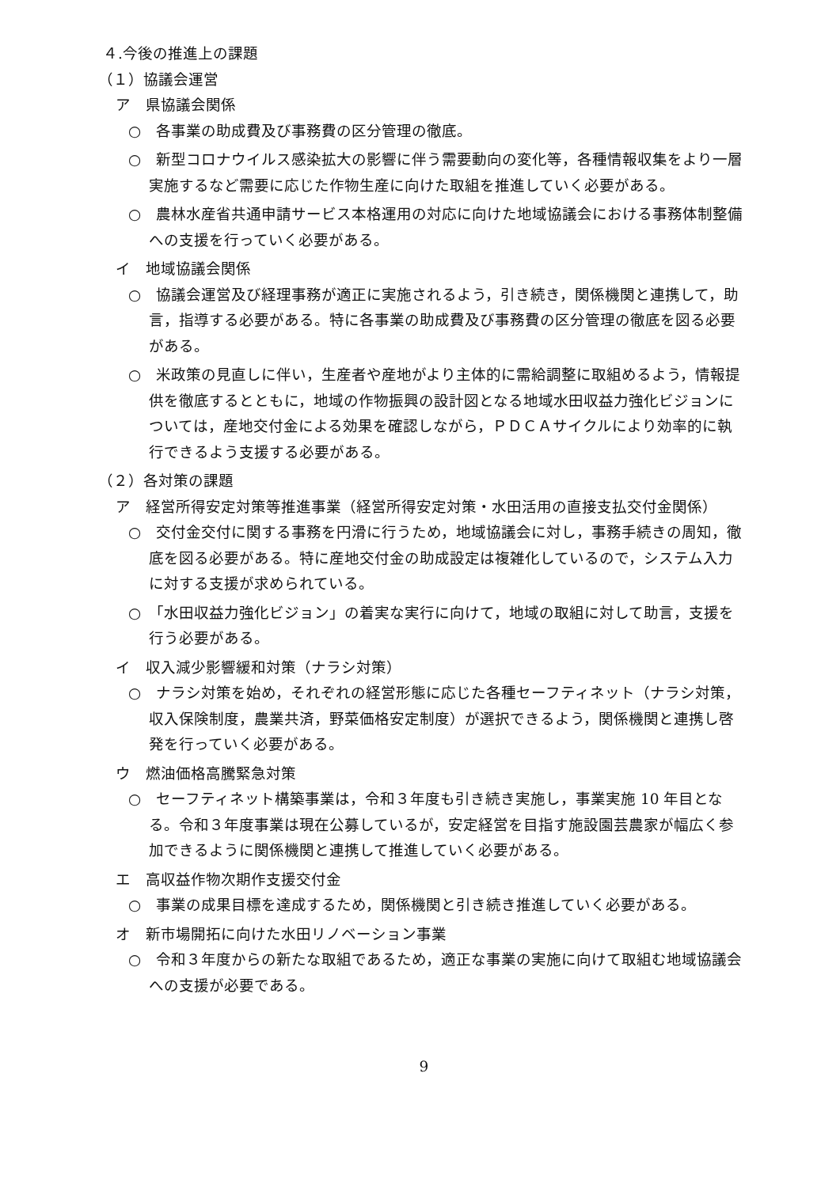４.今後の推進上の課題
（１）協議会運営
ア　県協議会関係
○　各事業の助成費及び事務費の区分管理の徹底。
○　新型コロナウイルス感染拡大の影響に伴う需要動向の変化等，各種情報収集をより一層実施するなど需要に応じた作物生産に向けた取組を推進していく必要がある。
○　農林水産省共通申請サービス本格運用の対応に向けた地域協議会における事務体制整備への支援を行っていく必要がある。
イ　地域協議会関係
○　協議会運営及び経理事務が適正に実施されるよう，引き続き，関係機関と連携して，助言，指導する必要がある。特に各事業の助成費及び事務費の区分管理の徹底を図る必要がある。
○　米政策の見直しに伴い，生産者や産地がより主体的に需給調整に取組めるよう，情報提供を徹底するとともに，地域の作物振興の設計図となる地域水田収益力強化ビジョンについては，産地交付金による効果を確認しながら，ＰＤＣＡサイクルにより効率的に執行できるよう支援する必要がある。
（２）各対策の課題
ア　経営所得安定対策等推進事業（経営所得安定対策・水田活用の直接支払交付金関係）
○　交付金交付に関する事務を円滑に行うため，地域協議会に対し，事務手続きの周知，徹底を図る必要がある。特に産地交付金の助成設定は複雑化しているので，システム入力に対する支援が求められている。
○　「水田収益力強化ビジョン」の着実な実行に向けて，地域の取組に対して助言，支援を行う必要がある。
イ　収入減少影響緩和対策（ナラシ対策）
○　ナラシ対策を始め，それぞれの経営形態に応じた各種セーフティネット（ナラシ対策，収入保険制度，農業共済，野菜価格安定制度）が選択できるよう，関係機関と連携し啓発を行っていく必要がある。
ウ　燃油価格高騰緊急対策
○　セーフティネット構築事業は，令和３年度も引き続き実施し，事業実施 10 年目となる。令和３年度事業は現在公募しているが，安定経営を目指す施設園芸農家が幅広く参加できるように関係機関と連携して推進していく必要がある。
エ　高収益作物次期作支援交付金
○　事業の成果目標を達成するため，関係機関と引き続き推進していく必要がある。
オ　新市場開拓に向けた水田リノベーション事業
○　令和３年度からの新たな取組であるため，適正な事業の実施に向けて取組む地域協議会への支援が必要である。
9